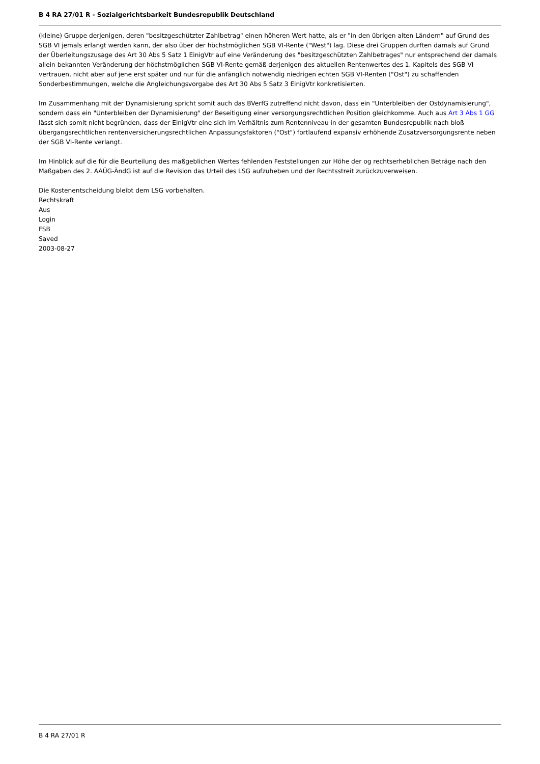B 4 RA 27/01 R - Sozialgerichtsbarkeit Bundesrepublik Deutschland
(kleine) Gruppe derjenigen, deren "besitzgeschützter Zahlbetrag" einen höheren Wert hatte, als er "in den übrigen alten Ländern" auf Grund des SGB VI jemals erlangt werden kann, der also über der höchstmöglichen SGB VI-Rente ("West") lag. Diese drei Gruppen durften damals auf Grund der Überleitungszusage des Art 30 Abs 5 Satz 1 EinigVtr auf eine Veränderung des "besitzgeschützten Zahlbetrages" nur entsprechend der damals allein bekannten Veränderung der höchstmöglichen SGB VI-Rente gemäß derjenigen des aktuellen Rentenwertes des 1. Kapitels des SGB VI vertrauen, nicht aber auf jene erst später und nur für die anfänglich notwendig niedrigen echten SGB VI-Renten ("Ost") zu schaffenden Sonderbestimmungen, welche die Angleichungsvorgabe des Art 30 Abs 5 Satz 3 EinigVtr konkretisierten.
Im Zusammenhang mit der Dynamisierung spricht somit auch das BVerfG zutreffend nicht davon, dass ein "Unterbleiben der Ostdynamisierung", sondern dass ein "Unterbleiben der Dynamisierung" der Beseitigung einer versorgungsrechtlichen Position gleichkomme. Auch aus Art 3 Abs 1 GG lässt sich somit nicht begründen, dass der EinigVtr eine sich im Verhältnis zum Rentenniveau in der gesamten Bundesrepublik nach bloß übergangsrechtlichen rentenversicherungsrechtlichen Anpassungsfaktoren ("Ost") fortlaufend expansiv erhöhende Zusatzversorgungsrente neben der SGB VI-Rente verlangt.
Im Hinblick auf die für die Beurteilung des maßgeblichen Wertes fehlenden Feststellungen zur Höhe der og rechtserheblichen Beträge nach den Maßgaben des 2. AAÜG-ÄndG ist auf die Revision das Urteil des LSG aufzuheben und der Rechtsstreit zurückzuverweisen.
Die Kostenentscheidung bleibt dem LSG vorbehalten.
Rechtskraft
Aus
Login
FSB
Saved
2003-08-27
B 4 RA 27/01 R